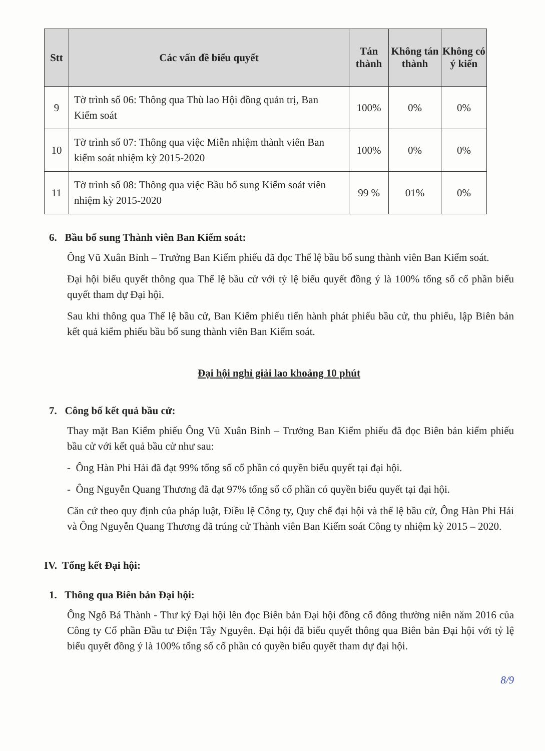| Stt | Các vấn đề biểu quyết | Tán thành | Không tán thành | Không có ý kiến |
| --- | --- | --- | --- | --- |
| 9 | Tờ trình số 06: Thông qua Thù lao Hội đồng quản trị, Ban Kiểm soát | 100% | 0% | 0% |
| 10 | Tờ trình số 07: Thông qua việc Miễn nhiệm thành viên Ban kiểm soát nhiệm kỳ 2015-2020 | 100% | 0% | 0% |
| 11 | Tờ trình số 08: Thông qua việc Bầu bổ sung Kiểm soát viên nhiệm kỳ 2015-2020 | 99 % | 01% | 0% |
6. Bầu bổ sung Thành viên Ban Kiểm soát:
Ông Vũ Xuân Bỉnh – Trưởng Ban Kiểm phiếu đã đọc Thể lệ bầu bổ sung thành viên Ban Kiểm soát.
Đại hội biểu quyết thông qua Thể lệ bầu cử với tỷ lệ biểu quyết đồng ý là 100% tổng số cổ phần biểu quyết tham dự Đại hội.
Sau khi thông qua Thể lệ bầu cử, Ban Kiểm phiếu tiến hành phát phiếu bầu cử, thu phiếu, lập Biên bản kết quả kiểm phiếu bầu bổ sung thành viên Ban Kiểm soát.
Đại hội nghỉ giải lao khoảng 10 phút
7. Công bố kết quả bầu cử:
Thay mặt Ban Kiểm phiếu Ông Vũ Xuân Bỉnh – Trưởng Ban Kiểm phiếu đã đọc Biên bản kiểm phiếu bầu cử với kết quả bầu cử như sau:
- Ông Hàn Phi Hải đã đạt 99% tổng số cổ phần có quyền biểu quyết tại đại hội.
- Ông Nguyễn Quang Thương đã đạt 97% tổng số cổ phần có quyền biểu quyết tại đại hội.
Căn cứ theo quy định của pháp luật, Điều lệ Công ty, Quy chế đại hội và thể lệ bầu cử, Ông Hàn Phi Hải và Ông Nguyễn Quang Thương đã trúng cử Thành viên Ban Kiểm soát Công ty nhiệm kỳ 2015 – 2020.
IV. Tổng kết Đại hội:
1. Thông qua Biên bản Đại hội:
Ông Ngô Bá Thành - Thư ký Đại hội lên đọc Biên bản Đại hội đồng cổ đông thường niên năm 2016 của Công ty Cổ phần Đầu tư Điện Tây Nguyên. Đại hội đã biểu quyết thông qua Biên bản Đại hội với tỷ lệ biểu quyết đồng ý là 100% tổng số cổ phần có quyền biểu quyết tham dự đại hội.
8/9